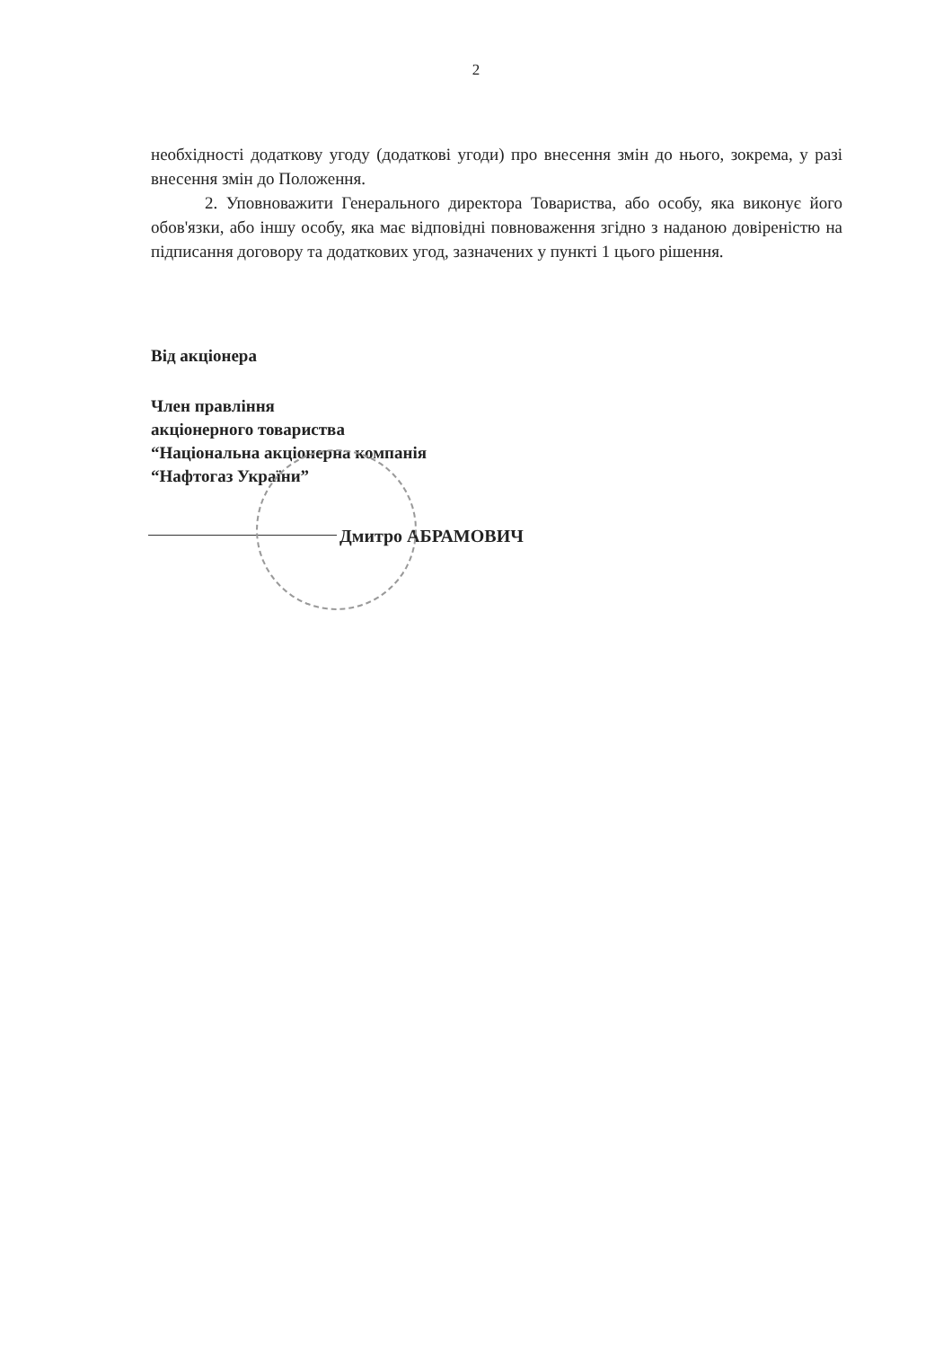2
необхідності додаткову угоду (додаткові угоди) про внесення змін до нього, зокрема, у разі внесення змін до Положення.
2. Уповноважити Генерального директора Товариства, або особу, яка виконує його обов'язки, або іншу особу, яка має відповідні повноваження згідно з наданою довіреністю на підписання договору та додаткових угод, зазначених у пункті 1 цього рішення.
Від акціонера
Член правління
акціонерного товариства
“Національна акціонерна компанія
“Нафтогаз України”
Дмитро АБРАМОВИЧ